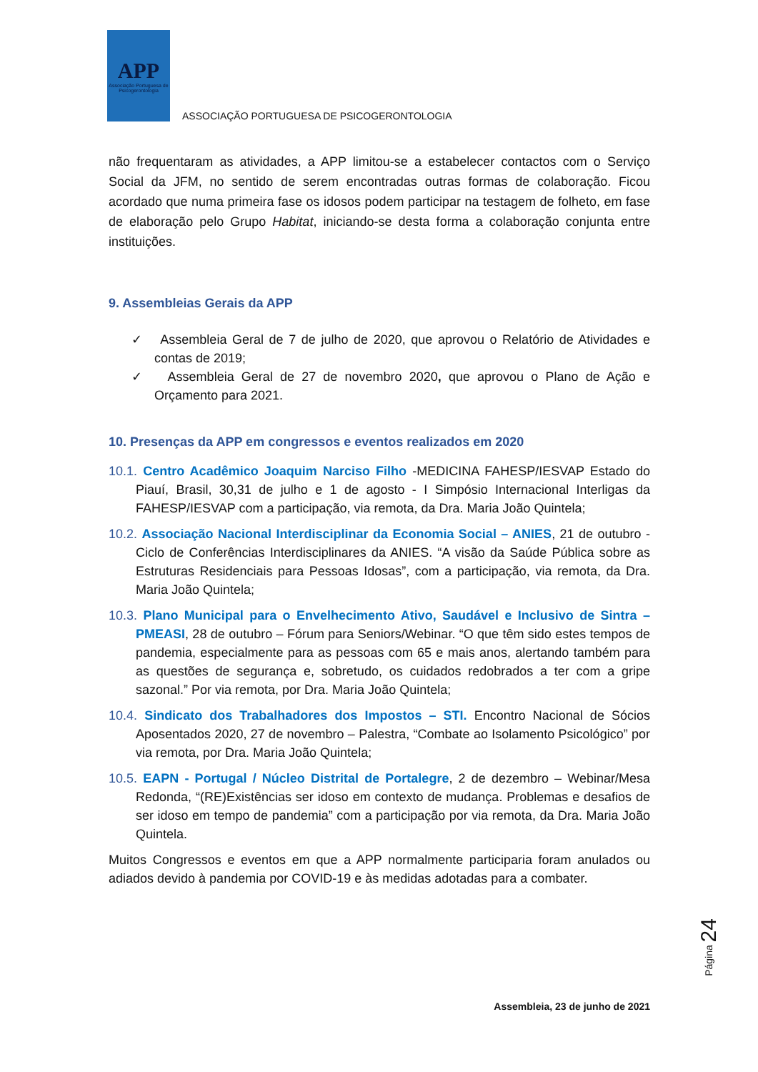APP
Associação Portuguesa de Psicogerontologia
ASSOCIAÇÃO PORTUGUESA DE PSICOGERONTOLOGIA
não frequentaram as atividades, a APP limitou-se a estabelecer contactos com o Serviço Social da JFM, no sentido de serem encontradas outras formas de colaboração. Ficou acordado que numa primeira fase os idosos podem participar na testagem de folheto, em fase de elaboração pelo Grupo Habitat, iniciando-se desta forma a colaboração conjunta entre instituições.
9. Assembleias Gerais da APP
✓ Assembleia Geral de 7 de julho de 2020, que aprovou o Relatório de Atividades e contas de 2019;
✓ Assembleia Geral de 27 de novembro 2020, que aprovou o Plano de Ação e Orçamento para 2021.
10. Presenças da APP em congressos e eventos realizados em 2020
10.1. Centro Acadêmico Joaquim Narciso Filho -MEDICINA FAHESP/IESVAP Estado do Piauí, Brasil, 30,31 de julho e 1 de agosto - I Simpósio Internacional Interligas da FAHESP/IESVAP com a participação, via remota, da Dra. Maria João Quintela;
10.2. Associação Nacional Interdisciplinar da Economia Social – ANIES, 21 de outubro - Ciclo de Conferências Interdisciplinares da ANIES. “A visão da Saúde Pública sobre as Estruturas Residenciais para Pessoas Idosas”, com a participação, via remota, da Dra. Maria João Quintela;
10.3. Plano Municipal para o Envelhecimento Ativo, Saudável e Inclusivo de Sintra – PMEASI, 28 de outubro – Fórum para Seniors/Webinar. “O que têm sido estes tempos de pandemia, especialmente para as pessoas com 65 e mais anos, alertando também para as questões de segurança e, sobretudo, os cuidados redobrados a ter com a gripe sazonal.” Por via remota, por Dra. Maria João Quintela;
10.4. Sindicato dos Trabalhadores dos Impostos – STI. Encontro Nacional de Sócios Aposentados 2020, 27 de novembro – Palestra, “Combate ao Isolamento Psicológico” por via remota, por Dra. Maria João Quintela;
10.5. EAPN - Portugal / Núcleo Distrital de Portalegre, 2 de dezembro – Webinar/Mesa Redonda, “(RE)Existências ser idoso em contexto de mudança. Problemas e desafios de ser idoso em tempo de pandemia” com a participação por via remota, da Dra. Maria João Quintela.
Muitos Congressos e eventos em que a APP normalmente participaria foram anulados ou adiados devido à pandemia por COVID-19 e às medidas adotadas para a combater.
Página 24
Assembleia, 23 de junho de 2021